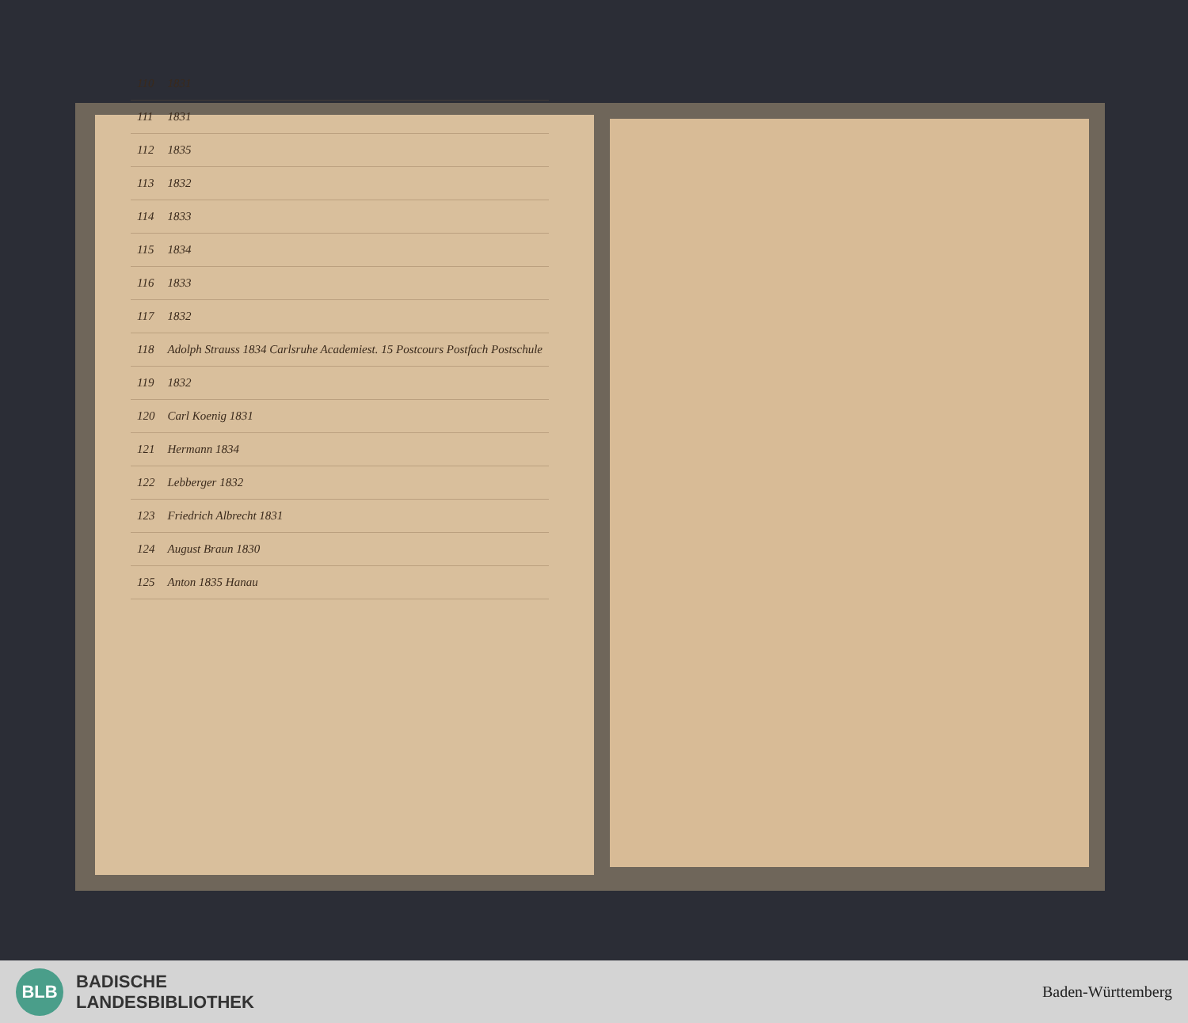| 110 | 1831 |
| 111 | 1831 |
| 112 | 1835 |
| 113 | 1832 |
| 114 | 1833 |
| 115 | 1834 |
| 116 | 1833 |
| 117 | 1832 |
| 118 | Adolph Strauss 1834 Carlsruhe Academiest. 15 Postcours Postfach Postschule |
| 119 | 1832 |
| 120 | Carl Koenig 1831 |
| 121 | Hermann 1834 |
| 122 | Lebberger 1832 |
| 123 | Friedrich Albrecht 1831 |
| 124 | August Braun 1830 |
| 125 | Anton 1835 Hanau |
BLB
BADISCHE
LANDESBIBLIOTHEK
Baden-Württemberg